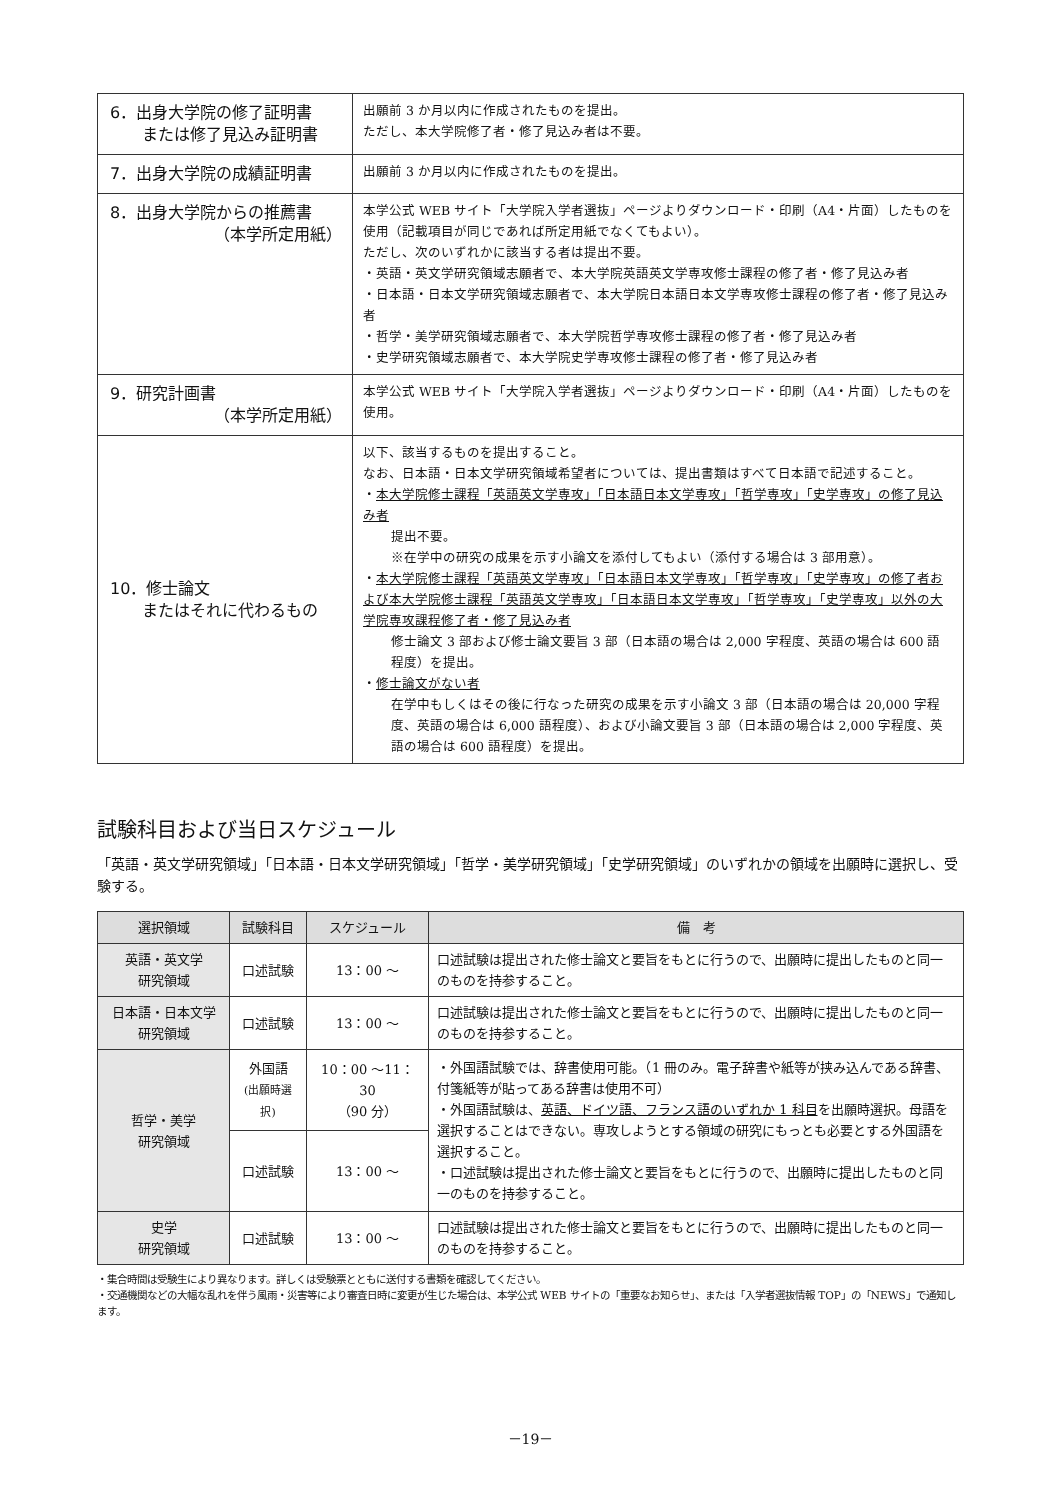| 6．出身大学院の修了証明書 または修了見込み証明書 | 出願前 3 か月以内に作成されたものを提出。 ただし、本大学院修了者・修了見込み者は不要。 |
| 7．出身大学院の成績証明書 | 出願前 3 か月以内に作成されたものを提出。 |
| 8．出身大学院からの推薦書 （本学所定用紙） | 本学公式 WEB サイト「大学院入学者選抜」ページよりダウンロード・印刷（A4・片面）したものを使用（記載項目が同じであれば所定用紙でなくてもよい）。 ただし、次のいずれかに該当する者は提出不要。 ・英語・英文学研究領域志願者で、本大学院英語英文学専攻修士課程の修了者・修了見込み者 ・日本語・日本文学研究領域志願者で、本大学院日本語日本文学専攻修士課程の修了者・修了見込み者 ・哲学・美学研究領域志願者で、本大学院哲学専攻修士課程の修了者・修了見込み者 ・史学研究領域志願者で、本大学院史学専攻修士課程の修了者・修了見込み者 |
| 9．研究計画書 （本学所定用紙） | 本学公式 WEB サイト「大学院入学者選抜」ページよりダウンロード・印刷（A4・片面）したものを使用。 |
| 10．修士論文 またはそれに代わるもの | 以下、該当するものを提出すること。 なお、日本語・日本文学研究領域希望者については、提出書類はすべて日本語で記述すること。 ・ 本大学院修士課程「英語英文学専攻」「日本語日本文学専攻」「哲学専攻」「史学専攻」の修了見込み者 提出不要。 ※在学中の研究の成果を示す小論文を添付してもよい（添付する場合は 3 部用意）。 ・ 本大学院修士課程「英語英文学専攻」「日本語日本文学専攻」「哲学専攻」「史学専攻」の修了者および本大学院修士課程「英語英文学専攻」「日本語日本文学専攻」「哲学専攻」「史学専攻」以外の大学院専攻課程修了者・修了見込み者 修士論文 3 部および修士論文要旨 3 部（日本語の場合は 2,000 字程度、英語の場合は 600 語程度）を提出。 ・ 修士論文がない者 在学中もしくはその後に行なった研究の成果を示す小論文 3 部（日本語の場合は 20,000 字程度、英語の場合は 6,000 語程度）、および小論文要旨 3 部（日本語の場合は 2,000 字程度、英語の場合は 600 語程度）を提出。 |
試験科目および当日スケジュール
「英語・英文学研究領域」「日本語・日本文学研究領域」「哲学・美学研究領域」「史学研究領域」のいずれかの領域を出願時に選択し、受験する。
| 選択領域 | 試験科目 | スケジュール | 備 考 |
| --- | --- | --- | --- |
| 英語・英文学 研究領域 | 口述試験 | 13：00 ～ | 口述試験は提出された修士論文と要旨をもとに行うので、出願時に提出したものと同一のものを持参すること。 |
| 日本語・日本文学 研究領域 | 口述試験 | 13：00 ～ | 口述試験は提出された修士論文と要旨をもとに行うので、出願時に提出したものと同一のものを持参すること。 |
| 哲学・美学 研究領域 | 外国語 (出願時選択) | 10：00 ～11：30 （90 分） | ・外国語試験では、辞書使用可能。（1 冊のみ。電子辞書や紙等が挟み込んである辞書、付箋紙等が貼ってある辞書は使用不可） ・外国語試験は、 英語、ドイツ語、フランス語のいずれか 1 科目 を出願時選択。母語を選択することはできない。専攻しようとする領域の研究にもっとも必要とする外国語を選択すること。 ・口述試験は提出された修士論文と要旨をもとに行うので、出願時に提出したものと同一のものを持参すること。 |
| | 口述試験 | 13：00 ～ | |
| 史学 研究領域 | 口述試験 | 13：00 ～ | 口述試験は提出された修士論文と要旨をもとに行うので、出願時に提出したものと同一のものを持参すること。 |
・集合時間は受験生により異なります。詳しくは受験票とともに送付する書類を確認してください。
・交通機関などの大幅な乱れを伴う風雨・災害等により審査日時に変更が生じた場合は、本学公式 WEB サイトの「重要なお知らせ」、または「入学者選抜情報 TOP」の「NEWS」で通知します。
－19－